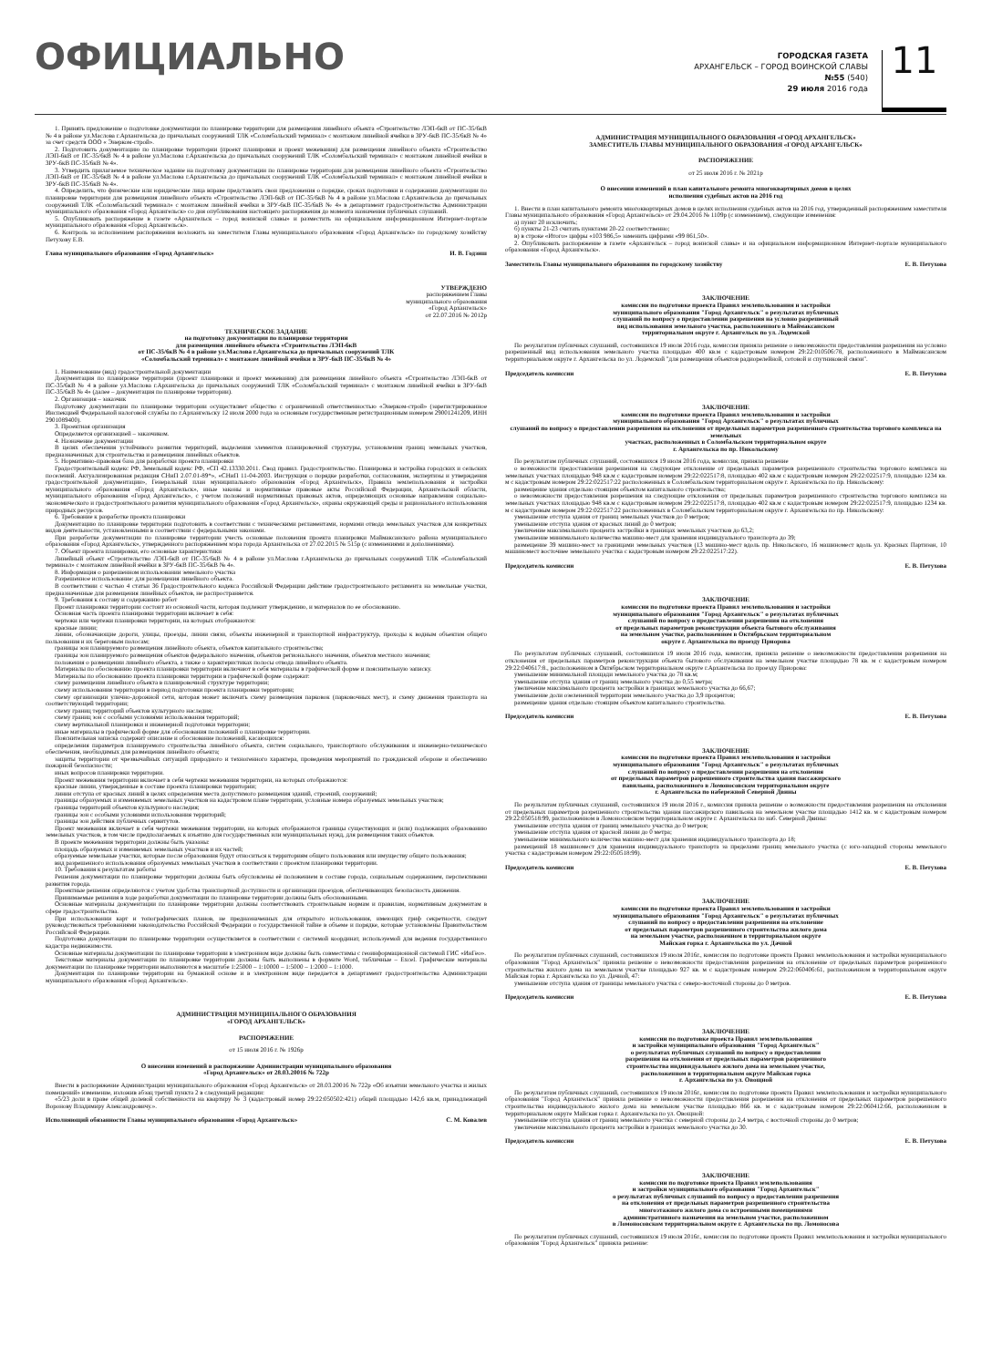ОФИЦИАЛЬНО
ГОРОДСКАЯ ГАЗЕТА
АРХАНГЕЛЬСК – ГОРОД ВОИНСКОЙ СЛАВЫ
№55 (540)
29 июля 2016 года
11
1. Принять предложение о подготовке документации по планировке территории для размещения линейного объекта «Строительство ЛЭП-6кВ от ПС-35/6кВ № 4 в районе ул.Маслова г.Архангельска до причальных сооружений ТЛК «Соломбальский терминал» с монтажом линейной ячейки в ЗРУ-6кВ ПС-35/6кВ № 4» за счет средств ООО « Энерком-строй».
2. Подготовить документацию по планировке территории (проект планировки и проект межевания) для размещения линейного объекта «Строительство ЛЭП-6кВ от ПС-35/6кВ № 4 в районе ул.Маслова г.Архангельска до причальных сооружений ТЛК «Соломбальский терминал» с монтажом линейной ячейки в ЗРУ-6кВ ПС-35/6кВ № 4».
3. Утвердить прилагаемое техническое задание на подготовку документации по планировке территории для размещения линейного объекта «Строительство ЛЭП-6кВ от ПС-35/6кВ № 4 в районе ул.Маслова г.Архангельска до причальных сооружений ТЛК «Соломбальский терминал» с монтажом линейной ячейки в ЗРУ-6кВ ПС-35/6кВ № 4».
4. Определить, что физические или юридические лица вправе представлять свои предложения о порядке, сроках подготовки и содержании документации по планировке территории для размещения линейного объекта «Строительство ЛЭП-6кВ от ПС-35/6кВ № 4 в районе ул.Маслова г.Архангельска до причальных сооружений ТЛК «Соломбальский терминал» с монтажом линейной ячейки в ЗРУ-6кВ ПС-35/6кВ № 4» в департамент градостроительства Администрации муниципального образования «Город Архангельск» со дня опубликования настоящего распоряжения до момента назначения публичных слушаний.
5. Опубликовать распоряжение в газете «Архангельск – город воинской славы» и разместить на официальном информационном Интернет-портале муниципального образования «Город Архангельск».
6. Контроль за исполнением распоряжения возложить на заместителя Главы муниципального образования «Город Архангельск» по городскому хозяйству Петухову Е.В.
Глава муниципального образования «Город Архангельск» И. В. Годзиш
УТВЕРЖДЕНО
распоряжением Главы
муниципального образования
«Город Архангельск»
от 22.07.2016 № 2012р
ТЕХНИЧЕСКОЕ ЗАДАНИЕ
на подготовку документации по планировке территории
для размещения линейного объекта «Строительство ЛЭП-6кВ
от ПС-35/6кВ № 4 в районе ул.Маслова г.Архангельска до причальных сооружений ТЛК
«Соломбальский терминал» с монтажом линейной ячейки в ЗРУ-6кВ ПС-35/6кВ № 4»
1. Наименование (вид) градостроительной документации
Документация по планировке территории (проект планировки и проект межевания) для размещения линейного объекта «Строительство ЛЭП-6кВ от ПС-35/6кВ № 4 в районе ул.Маслова г.Архангельска до причальных сооружений ТЛК «Соломбальский терминал» с монтажом линейной ячейки в ЗРУ-6кВ ПС-35/6кВ № 4» (далее – документация по планировке территории).
2. Организация – заказчик
Подготовку документации по планировке территории осуществляет общество с ограниченной ответственностью «Энерком-строй» (зарегистрированное Инспекцией Федеральной налоговой службы по г.Архангельску 12 июля 2000 года за основным государственным регистрационным номером 29001241209, ИНН 2901089400).
3. Проектная организация
Определяется организацией – заказчиком.
4. Назначение документации
В целях обеспечения устойчивого развития территорий, выделения элементов планировочной структуры, установления границ земельных участков, предназначенных для строительства и размещения линейных объектов.
5. Нормативно-правовая база для разработки проекта планировки
Градостроительный кодекс РФ, Земельный кодекс РФ, «СП 42.13330.2011. Свод правил. Градостроительство. Планировка и застройка городских и сельских поселений. Актуализированная редакция СНиП 2.07.01-89*», «СНиП 11-04-2003. Инструкция о порядке разработки, согласования, экспертизы и утверждения градостроительной документации», Генеральный план муниципального образования «Город Архангельск», Правила землепользования и застройки муниципального образования «Город Архангельск», иные законы и нормативные правовые акты Российской Федерации, Архангельской области, муниципального образования «Город Архангельск», с учетом положений нормативных правовых актов, определяющих основные направления социально-экономического и градостроительного развития муниципального образования «Город Архангельск», охраны окружающей среды и рационального использования природных ресурсов.
6. Требование к разработке проекта планировки
Документацию по планировке территории подготовить в соответствии с техническими регламентами, нормами отвода земельных участков для конкретных видов деятельности, установленными в соответствии с федеральными законами.
При разработке документации по планировке территории учесть основные положения проекта планировки Маймаксанского района муниципального образования «Город Архангельск», утвержденного распоряжением мэра города Архангельска от 27.02.2015 № 515р (с изменениями и дополнениями).
7. Объект проекта планировки, его основные характеристики
Линейный объект «Строительство ЛЭП-6кВ от ПС-35/6кВ № 4 в районе ул.Маслова г.Архангельска до причальных сооружений ТЛК «Соломбальский терминал» с монтажом линейной ячейки в ЗРУ-6кВ ПС-35/6кВ № 4».
8. Информация о разрешенном использовании земельного участка
Разрешенное использование: для размещения линейного объекта.
В соответствии с частью 4 статьи 36 Градостроительного кодекса Российской Федерации действие градостроительного регламента на земельные участки, предназначенные для размещения линейных объектов, не распространяется.
9. Требования к составу и содержанию работ
Проект планировки территории состоит из основной части, которая подлежит утверждению, и материалов по ее обоснованию.
Основная часть проекта планировки территории включает в себя:
чертежи или чертежи планировки территории, на которых отображаются:
красные линии;
линии, обозначающие дороги, улицы, проезды, линии связи, объекты инженерной и транспортной инфраструктур, проходы к водным объектам общего пользования и их береговым полосам;
границы зон планируемого размещения линейного объекта, объектов капитального строительства;
границы зон планируемого размещения объектов федерального значения, объектов регионального значения, объектов местного значения;
положения о размещении линейного объекта, а также о характеристиках полосы отвода линейного объекта.
Материалы по обоснованию проекта планировки территории включают в себя материалы в графической форме и пояснительную записку.
Материалы по обоснованию проекта планировки территории в графической форме содержат:
схему размещения линейного объекта в планировочной структуре территории;
схему использования территории в период подготовки проекта планировки территории;
схему организации улично-дорожной сети, которая может включать схему размещения парковок (парковочных мест), и схему движения транспорта на соответствующей территории;
схему границ территорий объектов культурного наследия;
схему границ зон с особыми условиями использования территорий;
схему вертикальной планировки и инженерной подготовки территории;
иные материалы в графической форме для обоснования положений о планировке территории.
Пояснительная записка содержит описание и обоснование положений, касающихся:
определения параметров планируемого строительства линейного объекта, систем социального, транспортного обслуживания и инженерно-технического обеспечения, необходимых для размещения линейного объекта;
защиты территории от чрезвычайных ситуаций природного и техногенного характера, проведения мероприятий по гражданской обороне и обеспечению пожарной безопасности;
иных вопросов планировки территории.
Проект межевания территории включает в себя чертежи межевания территории, на которых отображаются:
красные линии, утвержденные в составе проекта планировки территории;
линии отступа от красных линий в целях определения места допустимого размещения зданий, строений, сооружений;
границы образуемых и изменяемых земельных участков на кадастровом плане территории, условные номера образуемых земельных участков;
границы территорий объектов культурного наследия;
границы зон с особыми условиями использования территорий;
границы зон действия публичных сервитутов.
Проект межевания включает в себя чертежи межевания территории, на которых отображаются границы существующих и (или) подлежащих образованию земельных участков, в том числе предполагаемых к изъятию для государственных или муниципальных нужд, для размещения таких объектов.
В проекте межевания территории должны быть указаны:
площадь образуемых и изменяемых земельных участков и их частей;
образуемые земельные участки, которые после образования будут относиться к территориям общего пользования или имуществу общего пользования;
вид разрешенного использования образуемых земельных участков в соответствии с проектом планировки территории.
10. Требования к результатам работы
Решения документации по планировке территории должны быть обусловлены её положением в составе города, социальным содержанием, перспективами развития города.
Проектные решения определяются с учетом удобства транспортной доступности и организации проездов, обеспечивающих безопасность движения.
Принимаемые решения в ходе разработки документации по планировке территории должны быть обоснованными.
Основные материалы документации по планировке территории должны соответствовать строительным нормам и правилам, нормативным документам в сфере градостроительства.
При использовании карт и топографических планов, не предназначенных для открытого использования, имеющих гриф секретности, следует руководствоваться требованиями законодательства Российской Федерации о государственной тайне в объеме и порядке, которые установлены Правительством Российской Федерации.
Подготовка документации по планировке территории осуществляется в соответствии с системой координат, используемой для ведения государственного кадастра недвижимости.
Основные материалы документации по планировке территории в электронном виде должны быть совместимы с геоинформационной системой ГИС «ИнГео».
Текстовые материалы документации по планировке территории должны быть выполнены в формате Word, табличные – Excel. Графические материалы документации по планировке территории выполняются в масштабе 1:25000 – 1:10000 – 1:5000 – 1:2000 – 1:1000.
Документация по планировке территории на бумажной основе и в электронном виде передается в департамент градостроительства Администрации муниципального образования «Город Архангельск».
АДМИНИСТРАЦИЯ МУНИЦИПАЛЬНОГО ОБРАЗОВАНИЯ
«ГОРОД АРХАНГЕЛЬСК»
РАСПОРЯЖЕНИЕ
от 15 июля 2016 г. № 1926р
О внесении изменений в распоряжение Администрации муниципального образования
«Город Архангельск» от 28.03.20016 № 722р
Внести в распоряжение Администрации муниципального образования «Город Архангельск» от 28.03.20016 № 722р «Об изъятии земельного участка и жилых помещений» изменение, изложив абзац третий пункта 2 в следующей редакции:
«5/23 доли в праве общей долевой собственности на квартиру № 3 (кадастровый номер 29:22:050502:421) общей площадью 142,6 кв.м, принадлежащей Воронову Владимиру Александровичу.».
Исполняющий обязанности Главы муниципального образования «Город Архангельск» С. М. Ковалев
АДМИНИСТРАЦИЯ МУНИЦИПАЛЬНОГО ОБРАЗОВАНИЯ «ГОРОД АРХАНГЕЛЬСК»
ЗАМЕСТИТЕЛЬ ГЛАВЫ МУНИЦИПАЛЬНОГО ОБРАЗОВАНИЯ «ГОРОД АРХАНГЕЛЬСК»
РАСПОРЯЖЕНИЕ
от 25 июля 2016 г. № 2021р
О внесении изменений в план капитального ремонта многоквартирных домов в целях
исполнения судебных актов на 2016 год
1. Внести в план капитального ремонта многоквартирных домов в целях исполнения судебных актов на 2016 год, утвержденный распоряжением заместителя Главы муниципального образования «Город Архангельск» от 29.04.2016 № 1109р (с изменением), следующие изменения:
а) пункт 20 исключить;
б) пункты 21-23 считать пунктами 20-22 соответственно;
в) в строке «Итого» цифры «103 986,5» заменить цифрами «99 861,50».
2. Опубликовать распоряжение в газете «Архангельск – город воинской славы» и на официальном информационном Интернет-портале муниципального образования «Город Архангельск».
Заместитель Главы муниципального образования по городскому хозяйству Е. В. Петухова
ЗАКЛЮЧЕНИЕ
комиссии по подготовке проекта Правил землепользования и застройки
муниципального образования "Город Архангельск" о результатах публичных
слушаний по вопросу о предоставлении разрешения на условно разрешенный
вид использования земельного участка, расположенного в Маймаксанском
территориальном округе г. Архангельск по ул. Лодемской
По результатам публичных слушаний, состоявшихся 19 июля 2016 года, комиссия приняла решение о невозможности предоставления разрешения на условно разрешенный вид использования земельного участка площадью 400 кв.м с кадастровым номером 29:22:010506:78, расположенного в Маймаксанском территориальном округе г. Архангельска по ул. Лодемской "для размещения объектов радиорелейной, сотовой и спутниковой связи".
Председатель комиссии Е. В. Петухова
ЗАКЛЮЧЕНИЕ
комиссии по подготовке проекта Правил землепользования и застройки
муниципального образования "Город Архангельск" о результатах публичных
слушаний по вопросу о предоставлении разрешения на отклонения от предельных параметров разрешенного строительства торгового комплекса на земельных
участках, расположенных в Соломбальском территориальном округе
г. Архангельска по пр. Никольскому
По результатам публичных слушаний, состоявшихся 19 июля 2016 года, комиссия, приняла решение
о возможности предоставления разрешения на следующее отклонение от предельных параметров разрешенного строительства торгового комплекса на земельных участках площадью 948 кв.м с кадастровым номером 29:22:022517:8, площадью 402 кв.м с кадастровым номером 29:22:022517:9, площадью 1234 кв. м с кадастровым номером 29:22:022517:22 расположенных в Соломбальском территориальном округе г. Архангельска по пр. Никольскому:
размещение здания отдельно стоящим объектом капитального строительства;
о невозможности предоставления разрешения на следующие отклонения от предельных параметров разрешенного строительства торгового комплекса на земельных участках площадью 948 кв.м с кадастровым номером 29:22:022517:8, площадью 402 кв.м с кадастровым номером 29:22:022517:9, площадью 1234 кв. м с кадастровым номером 29:22:022517:22 расположенных в Соломбальском территориальном округе г. Архангельска по пр. Никольскому:
уменьшение отступа здания от границ земельных участков до 0 метров;
уменьшение отступа здания от красных линий до 0 метров;
увеличение максимального процента застройки в границах земельных участков до 63,2;
уменьшение минимального количества машино-мест для хранения индивидуального транспорта до 39;
размещение 39 машино-мест за границами земельных участков (13 машино-мест вдоль пр. Никольского, 16 машиномест вдоль ул. Красных Партизан, 10 машиномест восточнее земельного участка с кадастровым номером 29:22:022517:22).
Председатель комиссии Е. В. Петухова
ЗАКЛЮЧЕНИЕ
комиссии по подготовке проекта Правил землепользования и застройки
муниципального образования "Город Архангельск" о результатах публичных
слушаний по вопросу о предоставлении разрешения на отклонения
от предельных параметров реконструкции объекта бытового обслуживания
на земельном участке, расположенном в Октябрьском территориальном
округе г. Архангельска по проезду Приорова
По результатам публичных слушаний, состоявшихся 19 июля 2016 года, комиссия, приняла решение о невозможности предоставления разрешения на отклонения от предельных параметров реконструкции объекта бытового обслуживания на земельном участке площадью 78 кв. м с кадастровым номером 29:22:040617:8., расположенном в Октябрьском территориальном округе г.Архангельска по проезду Приорова:
уменьшение минимальной площади земельного участка до 78 кв.м;
уменьшение отступа здания от границ земельного участка до 0,55 метра;
увеличение максимального процента застройки в границах земельного участка до 66,67;
уменьшение доли озелененной территории земельного участка до 3,9 процентов;
размещение здания отдельно стоящим объектом капитального строительства.
Председатель комиссии Е. В. Петухова
ЗАКЛЮЧЕНИЕ
комиссии по подготовке проекта Правил землепользования и застройки
муниципального образования "Город Архангельск" о результатах публичных
слушаний по вопросу о предоставлении разрешения на отклонения
от предельных параметров разрешенного строительства здания пассажирского
павильона, расположенного в Ломоносовском территориальном округе
г. Архангельска по набережной Северной Двины
По результатам публичных слушаний, состоявшихся 19 июля 2016 г., комиссия приняла решение о возможности предоставления разрешения на отклонения от предельных параметров разрешенного строительства здания пассажирского павильона на земельном участке площадью 1412 кв. м с кадастровым номером 29:22:050518:99, расположенном в Ломоносовском территориальном округе г. Архангельска по наб. Северной Двины:
уменьшение отступа здания от границ земельного участка до 0 метров;
уменьшение отступа здания от красной линии до 0 метра;
уменьшение минимального количества машино-мест для хранения индивидуального транспорта до 18;
размещений 18 машиномест для хранения индивидуального транспорта за пределами границ земельного участка (с юго-западной стороны земельного участка с кадастровым номером 29:22:050518:99).
Председатель комиссии Е. В. Петухова
ЗАКЛЮЧЕНИЕ
комиссии по подготовке проекта Правил землепользования и застройки
муниципального образования "Город Архангельск" о результатах публичных
слушаний по вопросу о предоставлении разрешения на отклонение
от предельных параметров разрешенного строительства жилого дома
на земельном участке, расположенном в территориальном округе
Майская горка г. Архангельска по ул. Дачной
По результатам публичных слушаний, состоявшихся 19 июля 2016г., комиссия по подготовке проекта Правил землепользования и застройки муниципального образования "Город Архангельск" приняла решение о невозможности предоставления разрешения на отклонение от предельных параметров разрешенного строительства жилого дома на земельном участке площадью 927 кв. м с кадастровым номером 29:22:060406:61, расположенном в территориальном округе Майская горка г. Архангельска по ул. Дачной, 47:
уменьшение отступа здания от границы земельного участка с северо-восточной стороны до 0 метров.
Председатель комиссии Е. В. Петухова
ЗАКЛЮЧЕНИЕ
комиссии по подготовке проекта Правил землепользования
и застройки муниципального образования "Город Архангельск"
о результатах публичных слушаний по вопросу о предоставлении
разрешения на отклонения от предельных параметров разрешенного
строительства индивидуального жилого дома на земельном участке,
расположенном в территориальном округе Майская горка
г. Архангельска по ул. Овощной
По результатам публичных слушаний, состоявшихся 19 июля 2016г., комиссия по подготовке проекта Правил землепользования и застройки муниципального образования "Город Архангельск" приняла решение о невозможности предоставления разрешения на отклонения от предельных параметров разрешенного строительства индивидуального жилого дома на земельном участке площадью 866 кв. м с кадастровым номером 29:22:060412:66, расположенном в территориальном округе Майская горка г. Архангельска по ул. Овощной:
уменьшение отступа здания от границ земельного участка с северной стороны до 2,4 метра, с восточной стороны до 0 метров;
увеличение максимального процента застройки в границах земельного участка до 30.
Председатель комиссии Е. В. Петухова
ЗАКЛЮЧЕНИЕ
комиссии по подготовке проекта Правил землепользования
и застройки муниципального образования "Город Архангельск"
о результатах публичных слушаний по вопросу о предоставлении разрешения
на отклонения от предельных параметров разрешенного строительства
многоэтажного жилого дома со встроенными помещениями
административного назначения на земельном участке, расположенном
в Ломоносовском территориальном округе г. Архангельска по пр. Ломоносова
По результатам публичных слушаний, состоявшихся 19 июля 2016г., комиссия по подготовке проекта Правил землепользования и застройки муниципального образования "Город Архангельск" приняла решение: